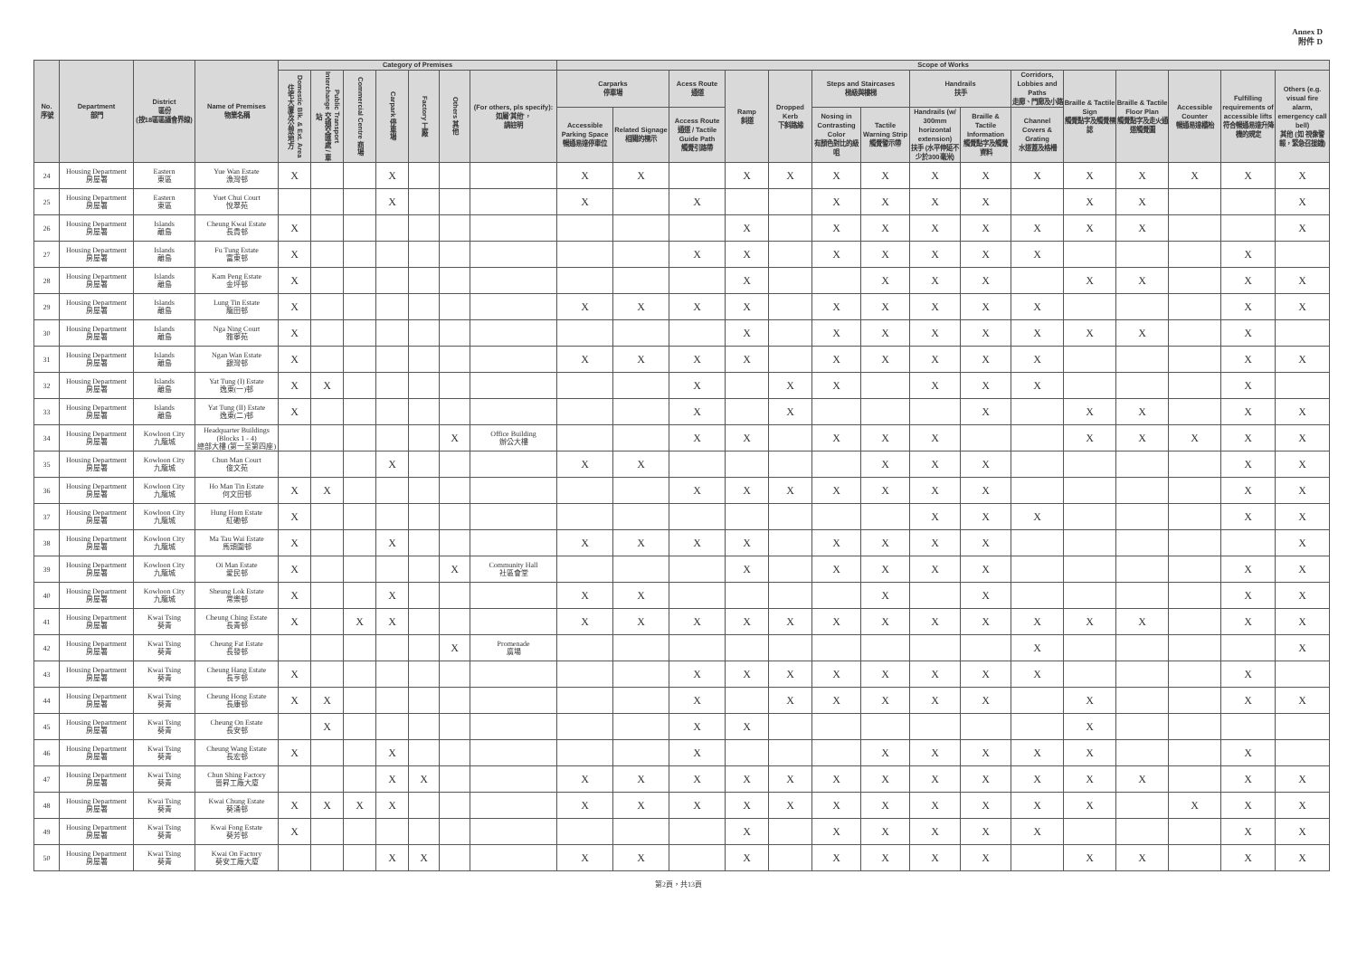Annex D
附件 D
| No. 序號 | Department 部門 | District 區份 (按18區區議會界線) | Name of Premises 物業名稱 | Category of Premises | | | | | | | Scope of Works | | | | | | | | | | | | | | |
| --- | --- | --- | --- | --- | --- | --- | --- | --- | --- | --- | --- | --- | --- | --- | --- | --- | --- | --- | --- | --- | --- | --- | --- | --- | --- |
| | | | | Domestic Blk. & Ext. Area 住宅大廈及公眾地方 | Public Transport Interchange 交通交匯處 / 車站 | Commercial Centre 商場 | Carpark 停車場 | Factory 工廠 | Others 其他 | (For others, pls specify): 如屬'其他'， 請註明 | Carparks 停車場 | | Acess Route 通道 | Ramp 斜道 | Dropped Kerb 下斜路緣 | Steps and Staircases 梯級與樓梯 | | Handrails 扶手 | | Corridors, Lobbies and Paths 走廊、門廊及小路 | Braille & Tactile Sign 觸覺點字及觸覺標誌 | Braille & Tactile Floor Plan 觸覺點字及走火通道觸覺圖 | Accessible Counter 暢通易達櫃枱 | Fulfilling requirements of accessible lifts 符合暢通易達升降機的規定 | Others (e.g. visual fire alarm, emergency call bell) 其他 (如 視像警報，緊急召援鐘) |
| | | | | | | | | | | | Accessible Parking Space 暢通易達停車位 | Related Signage 相關的標示 | Access Route 通道 / Tactile Guide Path 觸覺引路帶 | | | Nosing in Contrasting Color 有顏色對比的級咀 | Tactile Warning Strip 觸覺警示帶 | Handrails (w/ 300mm horizontal extension) 扶手 (水平伸延不少於300毫米) | Braille & Tactile Information 觸覺點字及觸覺資料 | Channel Covers & Grating 水道蓋及格柵 | | | | | |
| 24 | Housing Department 房屋署 | Eastern 東區 | Yue Wan Estate 漁灣邨 | X | | | X | | | | X | X | | X | X | X | X | X | X | X | X | X | X | X | X |
| 25 | Housing Department 房屋署 | Eastern 東區 | Yuet Chui Court 悅翠苑 | | | | X | | | | X | | X | | | X | X | X | X | | X | X | | | X |
| 26 | Housing Department 房屋署 | Islands 離島 | Cheung Kwai Estate 長貴邨 | X | | | | | | | | | | X | | X | X | X | X | X | X | X | | | X |
| 27 | Housing Department 房屋署 | Islands 離島 | Fu Tung Estate 富東邨 | X | | | | | | | | | X | X | | X | X | X | X | X | | | | X | |
| 28 | Housing Department 房屋署 | Islands 離島 | Kam Peng Estate 金坪邨 | X | | | | | | | | | | X | | | X | X | X | | X | X | | X | X |
| 29 | Housing Department 房屋署 | Islands 離島 | Lung Tin Estate 龍田邨 | X | | | | | | | X | X | X | X | | X | X | X | X | X | | | | X | X |
| 30 | Housing Department 房屋署 | Islands 離島 | Nga Ning Court 雅寧苑 | X | | | | | | | | | | X | | X | X | X | X | X | X | X | | X | |
| 31 | Housing Department 房屋署 | Islands 離島 | Ngan Wan Estate 銀灣邨 | X | | | | | | | X | X | X | X | | X | X | X | X | X | | | | X | X |
| 32 | Housing Department 房屋署 | Islands 離島 | Yat Tung (I) Estate 逸東(一)邨 | X | X | | | | | | | | X | | X | X | | X | X | X | | | | X | |
| 33 | Housing Department 房屋署 | Islands 離島 | Yat Tung (II) Estate 逸東(二)邨 | X | | | | | | | | | X | | X | | | | X | | X | X | | X | X |
| 34 | Housing Department 房屋署 | Kowloon City 九龍城 | Headquarter Buildings (Blocks 1 - 4) 總部大樓 (第一至第四座) | | | | | | X | Office Building 辦公大樓 | | | X | X | | X | X | X | | | X | X | X | X | X |
| 35 | Housing Department 房屋署 | Kowloon City 九龍城 | Chun Man Court 俊文苑 | | | | X | | | | X | X | | | | | X | X | X | | | | | X | X |
| 36 | Housing Department 房屋署 | Kowloon City 九龍城 | Ho Man Tin Estate 何文田邨 | X | X | | | | | | | | X | X | X | X | X | X | X | | | | | X | X |
| 37 | Housing Department 房屋署 | Kowloon City 九龍城 | Hung Hom Estate 紅磡邨 | X | | | | | | | | | | | | | | X | X | X | | | | X | X |
| 38 | Housing Department 房屋署 | Kowloon City 九龍城 | Ma Tau Wai Estate 馬頭圍邨 | X | | | X | | | | X | X | X | X | | X | X | X | X | | | | | | X |
| 39 | Housing Department 房屋署 | Kowloon City 九龍城 | Oi Man Estate 愛民邨 | X | | | | | X | Community Hall 社區會堂 | | | | X | | X | X | X | X | | | | | X | X |
| 40 | Housing Department 房屋署 | Kowloon City 九龍城 | Sheung Lok Estate 常樂邨 | X | | | X | | | | X | X | | | | | X | | X | | | | | X | X |
| 41 | Housing Department 房屋署 | Kwai Tsing 葵青 | Cheung Ching Estate 長青邨 | X | | X | X | | | | X | X | X | X | X | X | X | X | X | X | X | X | | X | X |
| 42 | Housing Department 房屋署 | Kwai Tsing 葵青 | Cheung Fat Estate 長發邨 | | | | | | X | Promenade 廣場 | | | | | | | | | | X | | | | | X |
| 43 | Housing Department 房屋署 | Kwai Tsing 葵青 | Cheung Hang Estate 長亨邨 | X | | | | | | | | | X | X | X | X | X | X | X | X | | | | X | |
| 44 | Housing Department 房屋署 | Kwai Tsing 葵青 | Cheung Hong Estate 長康邨 | X | X | | | | | | | | X | | X | X | X | X | X | | X | | | X | X |
| 45 | Housing Department 房屋署 | Kwai Tsing 葵青 | Cheung On Estate 長安邨 | | X | | | | | | | | X | X | | | | | | | X | | | | |
| 46 | Housing Department 房屋署 | Kwai Tsing 葵青 | Cheung Wang Estate 長宏邨 | X | | | X | | | | | | X | | | | X | X | X | X | X | | | X | |
| 47 | Housing Department 房屋署 | Kwai Tsing 葵青 | Chun Shing Factory 晉昇工廠大廈 | | | | X | X | | | X | X | X | X | X | X | X | X | X | X | X | X | | X | X |
| 48 | Housing Department 房屋署 | Kwai Tsing 葵青 | Kwai Chung Estate 葵涌邨 | X | X | X | X | | | | X | X | X | X | X | X | X | X | X | X | X | | X | X | X |
| 49 | Housing Department 房屋署 | Kwai Tsing 葵青 | Kwai Fong Estate 葵芳邨 | X | | | | | | | | | | X | | X | X | X | X | X | | | | X | X |
| 50 | Housing Department 房屋署 | Kwai Tsing 葵青 | Kwai On Factory 葵安工廠大廈 | | | | X | X | | | X | X | | X | | X | X | X | X | | X | X | | X | X |
第2頁，共13頁